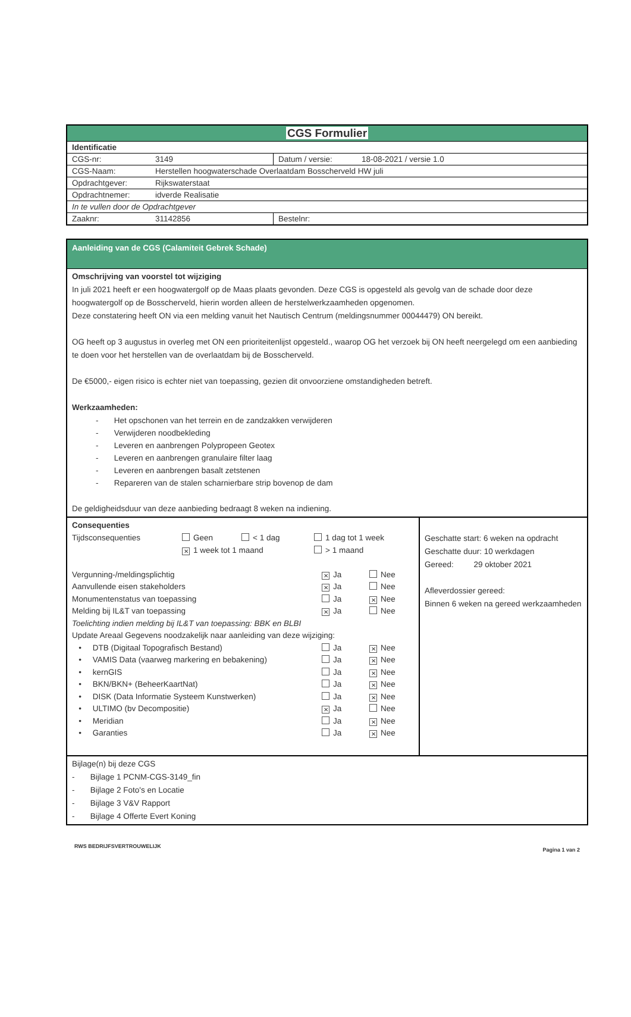| CGS Formulier | |
| Identificatie | |
| CGS-nr: 3149 | Datum / versie: 18-08-2021 / versie 1.0 |
| CGS-Naam: Herstellen hoogwaterschade Overlaatdam Bosscherveld HW juli | |
| Opdrachtgever: Rijkswaterstaat | |
| Opdrachtnemer: idverde Realisatie | |
| In te vullen door de Opdrachtgever | |
| Zaaknr: 31142856 | Bestelnr: |
| Aanleiding van de CGS (Calamiteit Gebrek Schade) | |
| Omschrijving van voorstel tot wijziging In juli 2021 heeft er een hoogwatergolf op de Maas plaats gevonden. Deze CGS is opgesteld als gevolg van de schade door deze hoogwatergolf op de Bosscherveld, hierin worden alleen de herstelwerkzaamheden opgenomen. Deze constatering heeft ON via een melding vanuit het Nautisch Centrum (meldingsnummer 00044479) ON bereikt. OG heeft op 3 augustus in overleg met ON een prioriteitenlijst opgesteld., waarop OG het verzoek bij ON heeft neergelegd om een aanbieding te doen voor het herstellen van de overlaatdam bij de Bosscherveld. De €5000,- eigen risico is echter niet van toepassing, gezien dit onvoorziene omstandigheden betreft. Werkzaamheden: - Het opschonen van het terrein en de zandzakken verwijderen - Verwijderen noodbekleding - Leveren en aanbrengen Polypropeen Geotex - Leveren en aanbrengen granulaire filter laag - Leveren en aanbrengen basalt zetstenen - Repareren van de stalen scharnierbare strip bovenop de dam De geldigheidsduur van deze aanbieding bedraagt 8 weken na indiening. | |
| Consequenties Tijdsconsequenties Geen < 1 dag 1 dag tot 1 week ✕ 1 week tot 1 maand > 1 maand Vergunning-/meldingsplichtig ✕ Ja Nee Aanvullende eisen stakeholders ✕ Ja Nee Monumentenstatus van toepassing Ja ✕ Nee Melding bij IL&T van toepassing ✕ Ja Nee Toelichting indien melding bij IL&T van toepassing: BBK en BLBI Update Areaal Gegevens noodzakelijk naar aanleiding van deze wijziging: • DTB (Digitaal Topografisch Bestand) Ja ✕ Nee • VAMIS Data (vaarweg markering en bebakening) Ja ✕ Nee • kernGIS Ja ✕ Nee • BKN/BKN+ (BeheerKaartNat) Ja ✕ Nee • DISK (Data Informatie Systeem Kunstwerken) Ja ✕ Nee • ULTIMO (bv Decompositie) ✕ Ja Nee • Meridian Ja ✕ Nee • Garanties Ja ✕ Nee | Geschatte start: 6 weken na opdracht Geschatte duur: 10 werkdagen Gereed: 29 oktober 2021 Afleverdossier gereed: Binnen 6 weken na gereed werkzaamheden |
| Bijlage(n) bij deze CGS - Bijlage 1 PCNM-CGS-3149_fin - Bijlage 2 Foto's en Locatie - Bijlage 3 V&V Rapport - Bijlage 4 Offerte Evert Koning | |
RWS BEDRIJFSVERTROUWELIJK Pagina 1 van 2